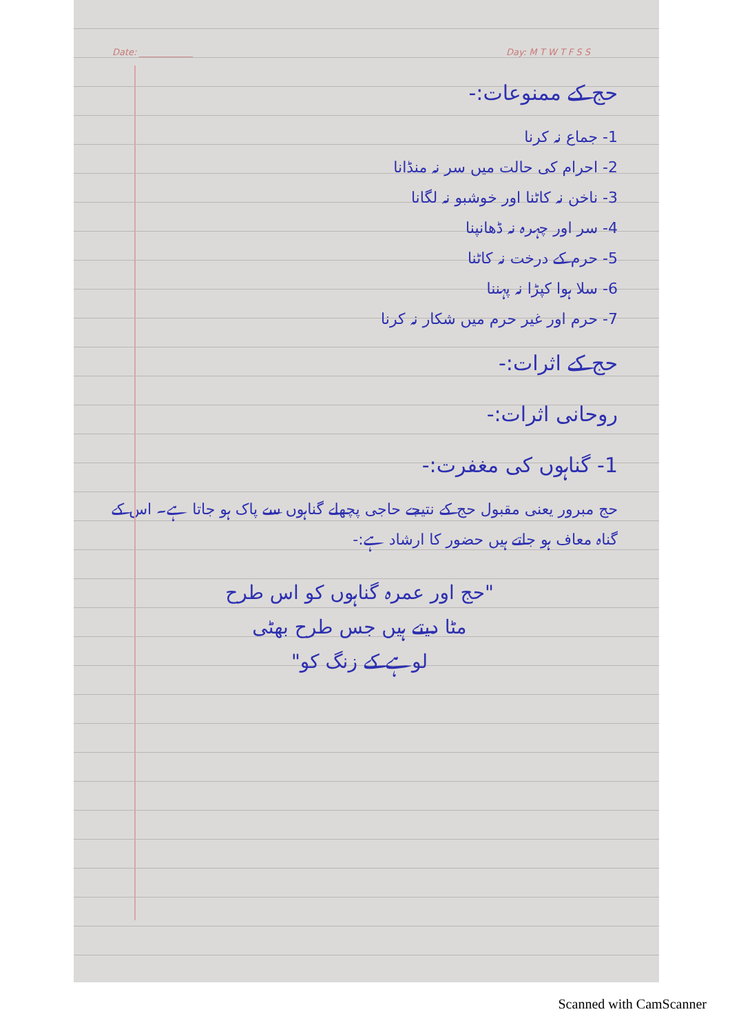Date: ____________ Day: M T W T F S S
حج کے ممنوعات:-
1- جماع نہ کرنا
2- احرام کی حالت میں سر نہ منڈانا
3- ناخن نہ کاٹنا اور خوشبو نہ لگانا
4- سر اور چہرہ نہ ڈھانپنا
5- حرم کے درخت نہ کاٹنا
6- سلا ہوا کپڑا نہ پہننا
7- حرم اور غیر حرم میں شکار نہ کرنا
حج کے اثرات:-
روحانی اثرات:-
1- گناہوں کی مغفرت:-
حج مبرور یعنی مقبول حج کے نتیجے حاجی پچھلے گناہوں سے پاک ہو جاتا ہے۔ اس کے گناہ معاف ہو جاتے ہیں حضور کا ارشاد ہے:-
"حج اور عمرہ گناہوں کو اس طرح
مٹا دیتے ہیں جس طرح بھٹی
لوہے کے زنگ کو"
Scanned with CamScanner